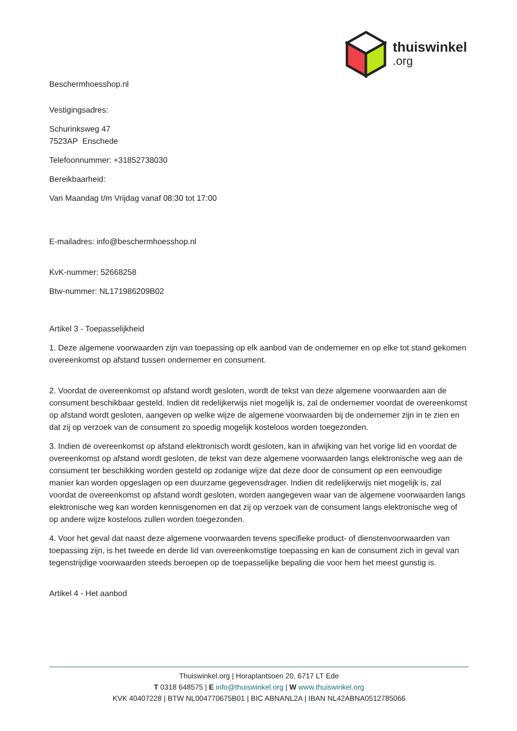thuiswinkel.org
Beschermhoesshop.nl
Vestigingsadres:
Schurinksweg 47
7523AP Enschede
Telefoonnummer: +31852738030
Bereikbaarheid:
Van Maandag t/m Vrijdag vanaf 08:30 tot 17:00
E-mailadres: info@beschermhoesshop.nl
KvK-nummer: 52668258
Btw-nummer: NL171986209B02
Artikel 3 - Toepasselijkheid
1. Deze algemene voorwaarden zijn van toepassing op elk aanbod van de ondernemer en op elke tot stand gekomen overeenkomst op afstand tussen ondernemer en consument.
2. Voordat de overeenkomst op afstand wordt gesloten, wordt de tekst van deze algemene voorwaarden aan de consument beschikbaar gesteld. Indien dit redelijkerwijs niet mogelijk is, zal de ondernemer voordat de overeenkomst op afstand wordt gesloten, aangeven op welke wijze de algemene voorwaarden bij de ondernemer zijn in te zien en dat zij op verzoek van de consument zo spoedig mogelijk kosteloos worden toegezonden.
3. Indien de overeenkomst op afstand elektronisch wordt gesloten, kan in afwijking van het vorige lid en voordat de overeenkomst op afstand wordt gesloten, de tekst van deze algemene voorwaarden langs elektronische weg aan de consument ter beschikking worden gesteld op zodanige wijze dat deze door de consument op een eenvoudige manier kan worden opgeslagen op een duurzame gegevensdrager. Indien dit redelijkerwijs niet mogelijk is, zal voordat de overeenkomst op afstand wordt gesloten, worden aangegeven waar van de algemene voorwaarden langs elektronische weg kan worden kennisgenomen en dat zij op verzoek van de consument langs elektronische weg of op andere wijze kosteloos zullen worden toegezonden.
4. Voor het geval dat naast deze algemene voorwaarden tevens specifieke product- of dienstenvoorwaarden van toepassing zijn, is het tweede en derde lid van overeenkomstige toepassing en kan de consument zich in geval van tegenstrijdige voorwaarden steeds beroepen op de toepasselijke bepaling die voor hem het meest gunstig is.
Artikel 4 - Het aanbod
Thuiswinkel.org | Horaplantsoen 20, 6717 LT Ede
T 0318 648575 | E info@thuiswinkel.org | W www.thuiswinkel.org
KVK 40407228 | BTW NL004770675B01 | BIC ABNANL2A | IBAN NL42ABNA0512785066